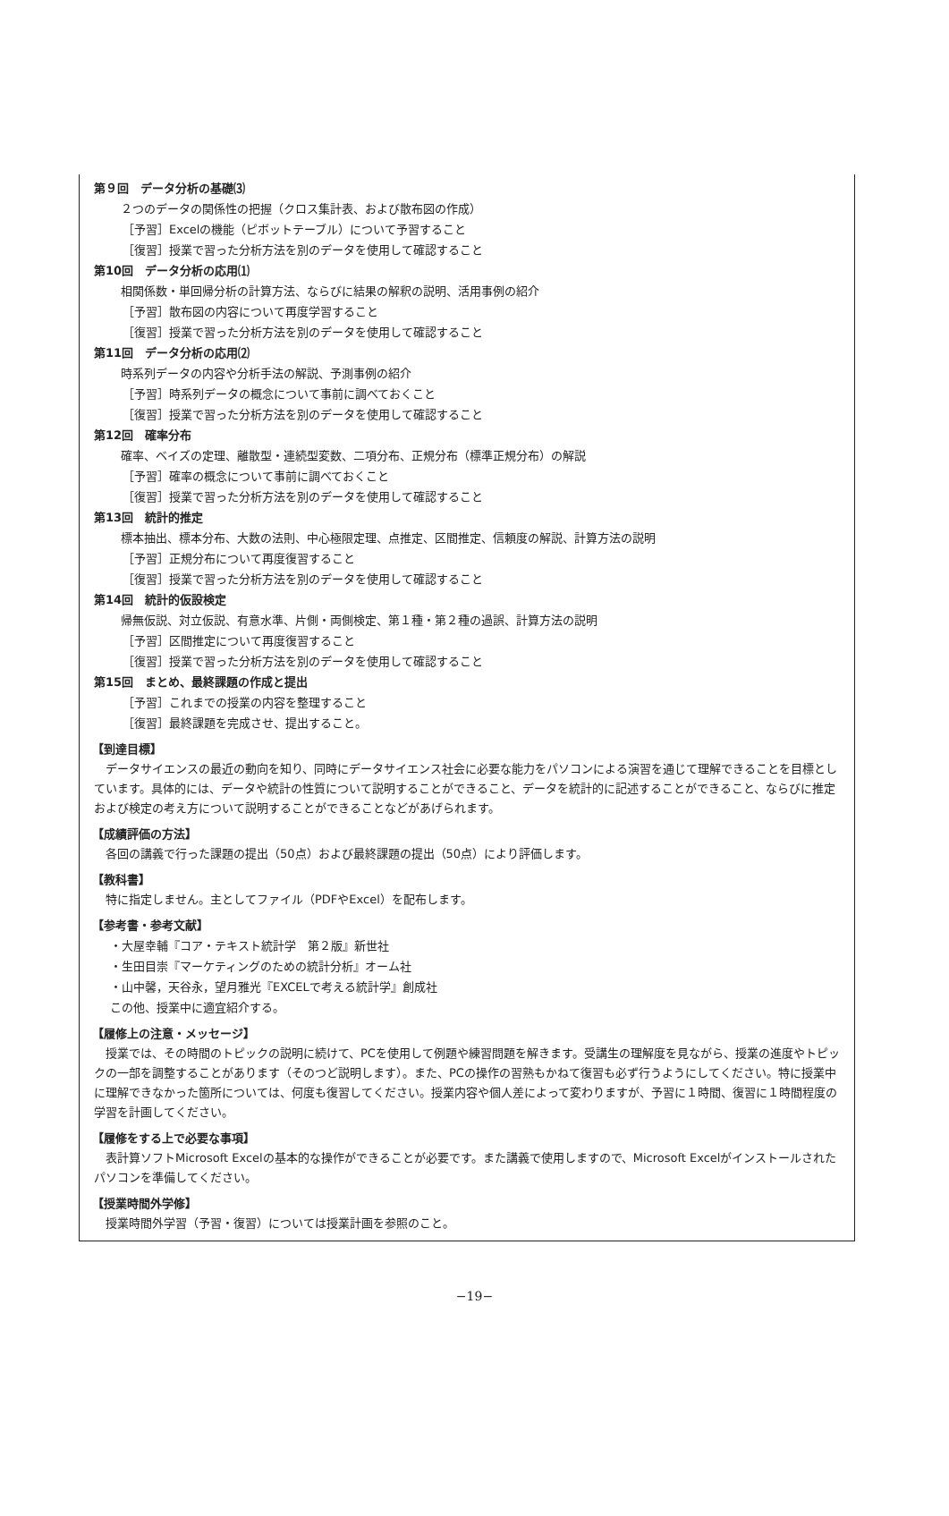第９回　データ分析の基礎⑶
２つのデータの関係性の把握（クロス集計表、および散布図の作成）
［予習］Excelの機能（ピボットテーブル）について予習すること
［復習］授業で習った分析方法を別のデータを使用して確認すること
第10回　データ分析の応用⑴
相関係数・単回帰分析の計算方法、ならびに結果の解釈の説明、活用事例の紹介
［予習］散布図の内容について再度学習すること
［復習］授業で習った分析方法を別のデータを使用して確認すること
第11回　データ分析の応用⑵
時系列データの内容や分析手法の解説、予測事例の紹介
［予習］時系列データの概念について事前に調べておくこと
［復習］授業で習った分析方法を別のデータを使用して確認すること
第12回　確率分布
確率、ベイズの定理、離散型・連続型変数、二項分布、正規分布（標準正規分布）の解説
［予習］確率の概念について事前に調べておくこと
［復習］授業で習った分析方法を別のデータを使用して確認すること
第13回　統計的推定
標本抽出、標本分布、大数の法則、中心極限定理、点推定、区間推定、信頼度の解説、計算方法の説明
［予習］正規分布について再度復習すること
［復習］授業で習った分析方法を別のデータを使用して確認すること
第14回　統計的仮設検定
帰無仮説、対立仮説、有意水準、片側・両側検定、第１種・第２種の過誤、計算方法の説明
［予習］区間推定について再度復習すること
［復習］授業で習った分析方法を別のデータを使用して確認すること
第15回　まとめ、最終課題の作成と提出
［予習］これまでの授業の内容を整理すること
［復習］最終課題を完成させ、提出すること。
【到達目標】
データサイエンスの最近の動向を知り、同時にデータサイエンス社会に必要な能力をパソコンによる演習を通じて理解できることを目標としています。具体的には、データや統計の性質について説明することができること、データを統計的に記述することができること、ならびに推定および検定の考え方について説明することができることなどがあげられます。
【成績評価の方法】
各回の講義で行った課題の提出（50点）および最終課題の提出（50点）により評価します。
【教科書】
特に指定しません。主としてファイル（PDFやExcel）を配布します。
【参考書・参考文献】
・大屋幸輔『コア・テキスト統計学　第２版』新世社
・生田目崇『マーケティングのための統計分析』オーム社
・山中馨，天谷永，望月雅光『EXCELで考える統計学』創成社
この他、授業中に適宜紹介する。
【履修上の注意・メッセージ】
授業では、その時間のトピックの説明に続けて、PCを使用して例題や練習問題を解きます。受講生の理解度を見ながら、授業の進度やトピックの一部を調整することがあります（そのつど説明します）。また、PCの操作の習熟もかねて復習も必ず行うようにしてください。特に授業中に理解できなかった箇所については、何度も復習してください。授業内容や個人差によって変わりますが、予習に１時間、復習に１時間程度の学習を計画してください。
【履修をする上で必要な事項】
表計算ソフトMicrosoft Excelの基本的な操作ができることが必要です。また講義で使用しますので、Microsoft Excelがインストールされたパソコンを準備してください。
【授業時間外学修】
授業時間外学習（予習・復習）については授業計画を参照のこと。
−19−